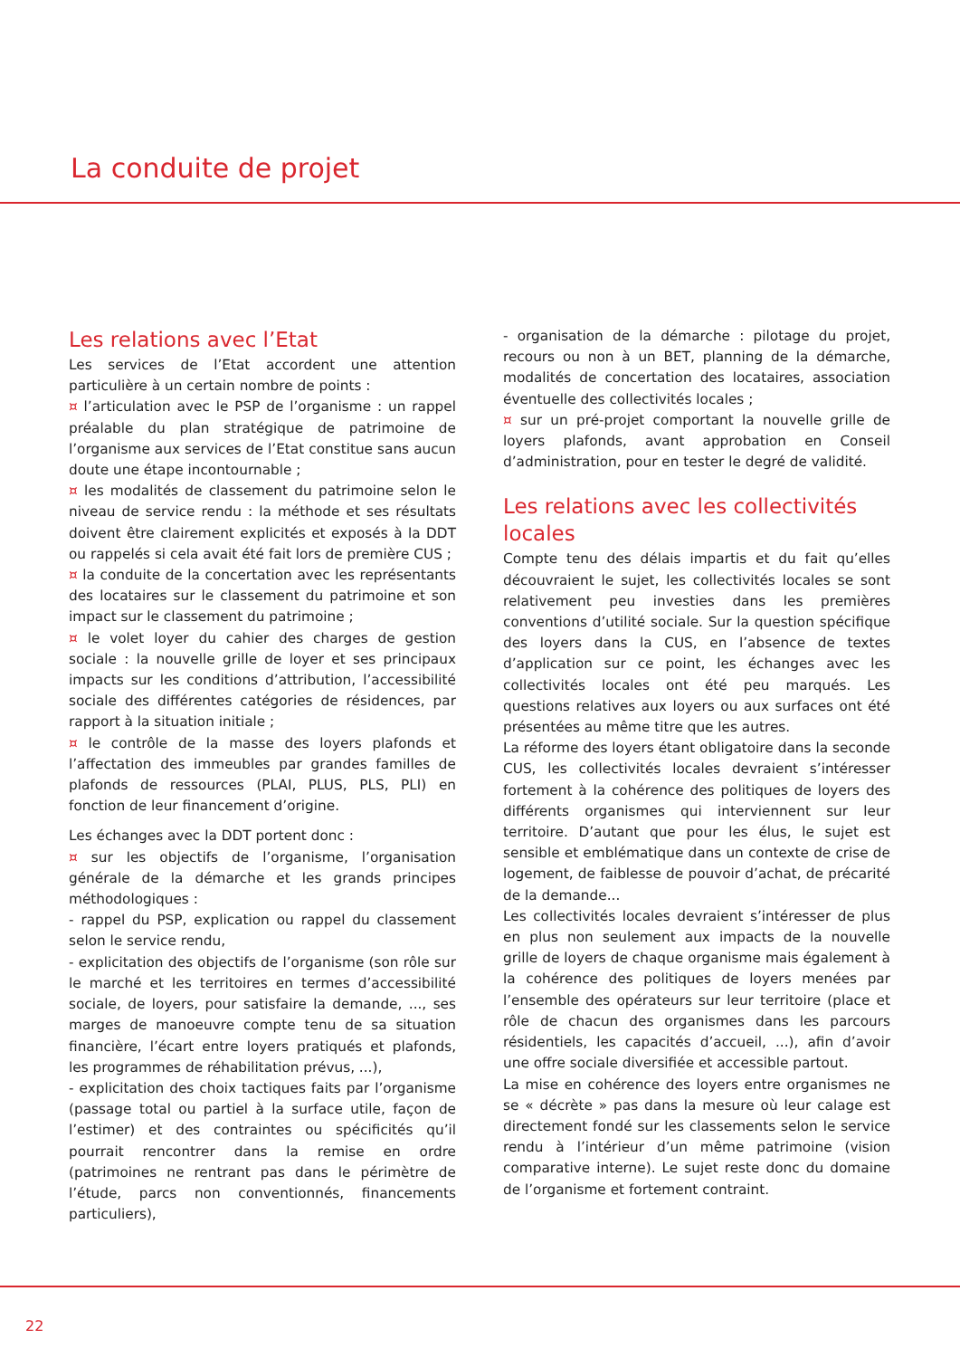La conduite de projet
Les relations avec l’Etat
Les services de l’Etat accordent une attention particulière à un certain nombre de points :
¤ l’articulation avec le PSP de l’organisme : un rappel préalable du plan stratégique de patrimoine de l’organisme aux services de l’Etat constitue sans aucun doute une étape incontournable ;
¤ les modalités de classement du patrimoine selon le niveau de service rendu : la méthode et ses résultats doivent être clairement explicités et exposés à la DDT ou rappelés si cela avait été fait lors de première CUS ;
¤ la conduite de la concertation avec les représentants des locataires sur le classement du patrimoine et son impact sur le classement du patrimoine ;
¤ le volet loyer du cahier des charges de gestion sociale : la nouvelle grille de loyer et ses principaux impacts sur les conditions d’attribution, l’accessibilité sociale des différentes catégories de résidences, par rapport à la situation initiale ;
¤ le contrôle de la masse des loyers plafonds et l’affectation des immeubles par grandes familles de plafonds de ressources (PLAI, PLUS, PLS, PLI) en fonction de leur financement d’origine.
Les échanges avec la DDT portent donc :
¤ sur les objectifs de l’organisme, l’organisation générale de la démarche et les grands principes méthodologiques :
- rappel du PSP, explication ou rappel du classement selon le service rendu,
- explicitation des objectifs de l’organisme (son rôle sur le marché et les territoires en termes d’accessibilité sociale, de loyers, pour satisfaire la demande, ..., ses marges de manoeuvre compte tenu de sa situation financière, l’écart entre loyers pratiqués et plafonds, les programmes de réhabilitation prévus, ...),
- explicitation des choix tactiques faits par l’organisme (passage total ou partiel à la surface utile, façon de l’estimer) et des contraintes ou spécificités qu’il pourrait rencontrer dans la remise en ordre (patrimoines ne rentrant pas dans le périmètre de l’étude, parcs non conventionnés, financements particuliers),
- organisation de la démarche : pilotage du projet, recours ou non à un BET, planning de la démarche, modalités de concertation des locataires, association éventuelle des collectivités locales ;
¤ sur un pré-projet comportant la nouvelle grille de loyers plafonds, avant approbation en Conseil d’administration, pour en tester le degré de validité.
Les relations avec les collectivités locales
Compte tenu des délais impartis et du fait qu’elles découvraient le sujet, les collectivités locales se sont relativement peu investies dans les premières conventions d’utilité sociale. Sur la question spécifique des loyers dans la CUS, en l’absence de textes d’application sur ce point, les échanges avec les collectivités locales ont été peu marqués. Les questions relatives aux loyers ou aux surfaces ont été présentées au même titre que les autres.
La réforme des loyers étant obligatoire dans la seconde CUS, les collectivités locales devraient s’intéresser fortement à la cohérence des politiques de loyers des différents organismes qui interviennent sur leur territoire. D’autant que pour les élus, le sujet est sensible et emblématique dans un contexte de crise de logement, de faiblesse de pouvoir d’achat, de précarité de la demande...
Les collectivités locales devraient s’intéresser de plus en plus non seulement aux impacts de la nouvelle grille de loyers de chaque organisme mais également à la cohérence des politiques de loyers menées par l’ensemble des opérateurs sur leur territoire (place et rôle de chacun des organismes dans les parcours résidentiels, les capacités d’accueil, ...), afin d’avoir une offre sociale diversifiée et accessible partout.
La mise en cohérence des loyers entre organismes ne se « décrète » pas dans la mesure où leur calage est directement fondé sur les classements selon le service rendu à l’intérieur d’un même patrimoine (vision comparative interne). Le sujet reste donc du domaine de l’organisme et fortement contraint.
22